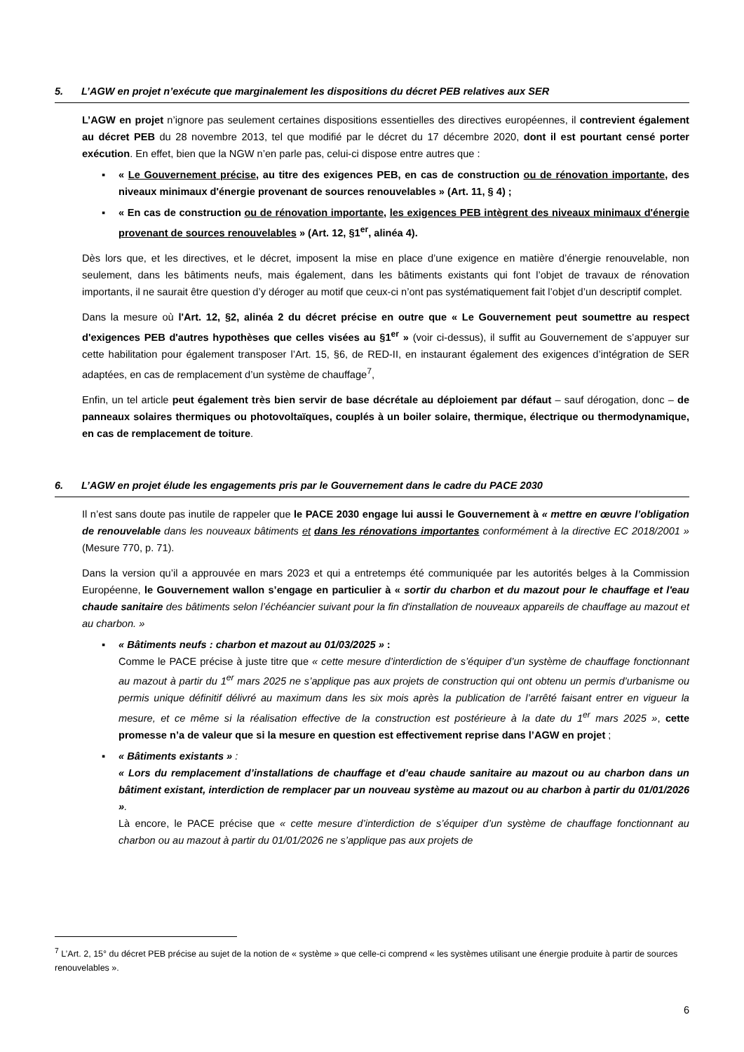5. L’AGW en projet n’exécute que marginalement les dispositions du décret PEB relatives aux SER
L’AGW en projet n’ignore pas seulement certaines dispositions essentielles des directives européennes, il contrevient également au décret PEB du 28 novembre 2013, tel que modifié par le décret du 17 décembre 2020, dont il est pourtant censé porter exécution. En effet, bien que la NGW n’en parle pas, celui-ci dispose entre autres que :
▪ « Le Gouvernement précise, au titre des exigences PEB, en cas de construction ou de rénovation importante, des niveaux minimaux d'énergie provenant de sources renouvelables » (Art. 11, § 4) ;
▪ « En cas de construction ou de rénovation importante, les exigences PEB intègrent des niveaux minimaux d'énergie provenant de sources renouvelables » (Art. 12, §1<sup>er</sup>, alinéa 4).
Dès lors que, et les directives, et le décret, imposent la mise en place d’une exigence en matière d’énergie renouvelable, non seulement, dans les bâtiments neufs, mais également, dans les bâtiments existants qui font l’objet de travaux de rénovation importants, il ne saurait être question d’y déroger au motif que ceux-ci n’ont pas systématiquement fait l’objet d’un descriptif complet.
Dans la mesure où l'Art. 12, §2, alinéa 2 du décret précise en outre que « Le Gouvernement peut soumettre au respect d'exigences PEB d'autres hypothèses que celles visées au §1<sup>er</sup> » (voir ci-dessus), il suffit au Gouvernement de s’appuyer sur cette habilitation pour également transposer l’Art. 15, §6, de RED-II, en instaurant également des exigences d’intégration de SER adaptées, en cas de remplacement d’un système de chauffage<sup>7</sup>,
Enfin, un tel article peut également très bien servir de base décrétale au déploiement par défaut – sauf dérogation, donc – de panneaux solaires thermiques ou photovoltaïques, couplés à un boiler solaire, thermique, électrique ou thermodynamique, en cas de remplacement de toiture.
6. L’AGW en projet élude les engagements pris par le Gouvernement dans le cadre du PACE 2030
Il n’est sans doute pas inutile de rappeler que le PACE 2030 engage lui aussi le Gouvernement à « mettre en œuvre l’obligation de renouvelable dans les nouveaux bâtiments et dans les rénovations importantes conformément à la directive EC 2018/2001 » (Mesure 770, p. 71).
Dans la version qu’il a approuvée en mars 2023 et qui a entretemps été communiquée par les autorités belges à la Commission Européenne, le Gouvernement wallon s’engage en particulier à « sortir du charbon et du mazout pour le chauffage et l'eau chaude sanitaire des bâtiments selon l’échéancier suivant pour la fin d'installation de nouveaux appareils de chauffage au mazout et au charbon. »
▪ « Bâtiments neufs : charbon et mazout au 01/03/2025 » :
Comme le PACE précise à juste titre que « cette mesure d’interdiction de s’équiper d’un système de chauffage fonctionnant au mazout à partir du 1<sup>er</sup> mars 2025 ne s’applique pas aux projets de construction qui ont obtenu un permis d’urbanisme ou permis unique définitif délivré au maximum dans les six mois après la publication de l’arrêté faisant entrer en vigueur la mesure, et ce même si la réalisation effective de la construction est postérieure à la date du 1<sup>er</sup> mars 2025 », cette promesse n’a de valeur que si la mesure en question est effectivement reprise dans l’AGW en projet ;
▪ « Bâtiments existants » :
« Lors du remplacement d’installations de chauffage et d’eau chaude sanitaire au mazout ou au charbon dans un bâtiment existant, interdiction de remplacer par un nouveau système au mazout ou au charbon à partir du 01/01/2026 ».
Là encore, le PACE précise que « cette mesure d’interdiction de s’équiper d’un système de chauffage fonctionnant au charbon ou au mazout à partir du 01/01/2026 ne s’applique pas aux projets de
<sup>7</sup> L’Art. 2, 15° du décret PEB précise au sujet de la notion de « système » que celle-ci comprend « les systèmes utilisant une énergie produite à partir de sources renouvelables ».
6